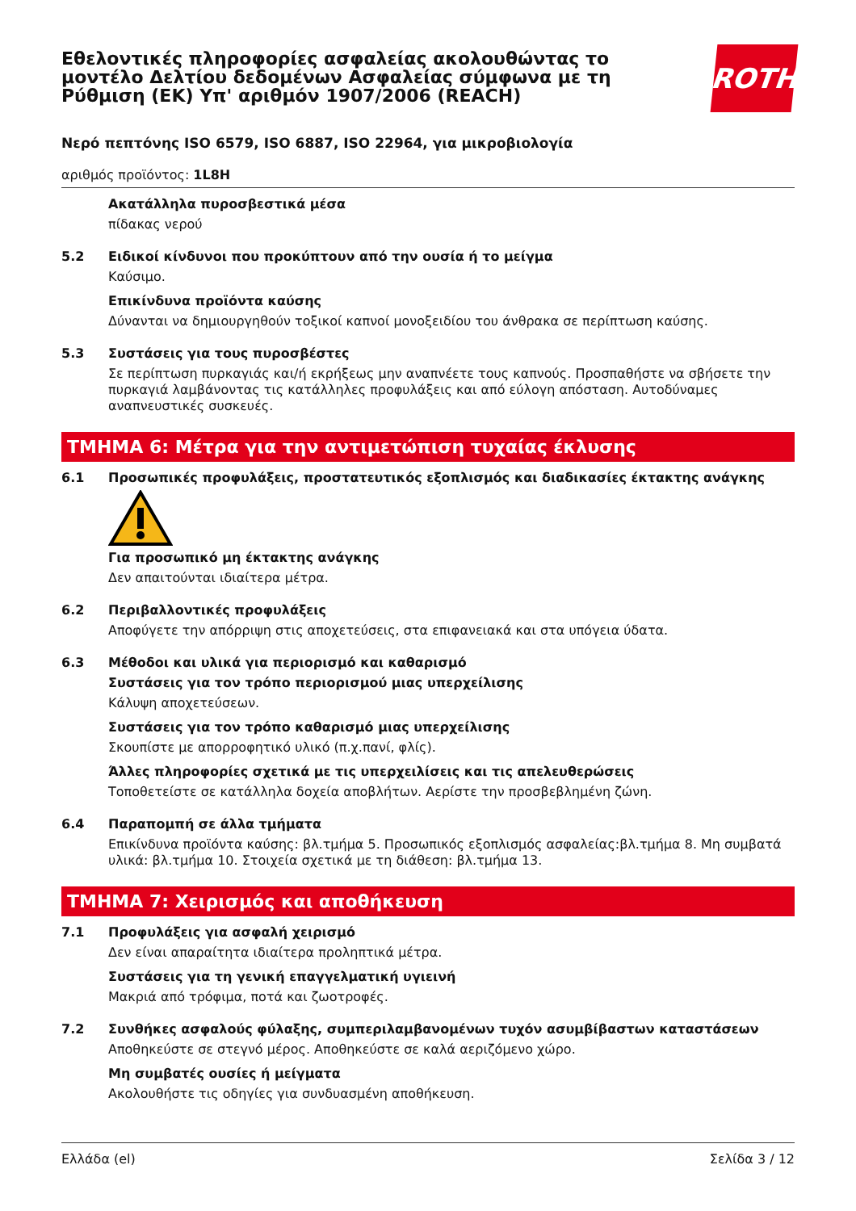Εθελοντικές πληροφορίες ασφαλείας ακολουθώντας το μοντέλο Δελτίου δεδομένων Ασφαλείας σύμφωνα με τη Ρύθμιση (ΕΚ) Υπ' αριθμόν 1907/2006 (REACH)
ROTH
Νερό πεπτόνης ISO 6579, ISO 6887, ISO 22964, για μικροβιολογία
αριθμός προϊόντος: 1L8H
Ακατάλληλα πυροσβεστικά μέσα
πίδακας νερού
5.2 Ειδικοί κίνδυνοι που προκύπτουν από την ουσία ή το μείγμα
Καύσιμο.
Επικίνδυνα προϊόντα καύσης
Δύνανται να δημιουργηθούν τοξικοί καπνοί μονοξειδίου του άνθρακα σε περίπτωση καύσης.
5.3 Συστάσεις για τους πυροσβέστες
Σε περίπτωση πυρκαγιάς και/ή εκρήξεως μην αναπνέετε τους καπνούς. Προσπαθήστε να σβήσετε την πυρκαγιά λαμβάνοντας τις κατάλληλες προφυλάξεις και από εύλογη απόσταση. Αυτοδύναμες αναπνευστικές συσκευές.
ΤΜΗΜΑ 6: Μέτρα για την αντιμετώπιση τυχαίας έκλυσης
6.1 Προσωπικές προφυλάξεις, προστατευτικός εξοπλισμός και διαδικασίες έκτακτης ανάγκης
Για προσωπικό μη έκτακτης ανάγκης
Δεν απαιτούνται ιδιαίτερα μέτρα.
6.2 Περιβαλλοντικές προφυλάξεις
Αποφύγετε την απόρριψη στις αποχετεύσεις, στα επιφανειακά και στα υπόγεια ύδατα.
6.3 Μέθοδοι και υλικά για περιορισμό και καθαρισμό
Συστάσεις για τον τρόπο περιορισμού μιας υπερχείλισης
Κάλυψη αποχετεύσεων.
Συστάσεις για τον τρόπο καθαρισμό μιας υπερχείλισης
Σκουπίστε με απορροφητικό υλικό (π.χ.πανί, φλίς).
Άλλες πληροφορίες σχετικά με τις υπερχειλίσεις και τις απελευθερώσεις
Τοποθετείστε σε κατάλληλα δοχεία αποβλήτων. Αερίστε την προσβεβλημένη ζώνη.
6.4 Παραπομπή σε άλλα τμήματα
Επικίνδυνα προϊόντα καύσης: βλ.τμήμα 5. Προσωπικός εξοπλισμός ασφαλείας:βλ.τμήμα 8. Μη συμβατά υλικά: βλ.τμήμα 10. Στοιχεία σχετικά με τη διάθεση: βλ.τμήμα 13.
ΤΜΗΜΑ 7: Χειρισμός και αποθήκευση
7.1 Προφυλάξεις για ασφαλή χειρισμό
Δεν είναι απαραίτητα ιδιαίτερα προληπτικά μέτρα.
Συστάσεις για τη γενική επαγγελματική υγιεινή
Μακριά από τρόφιμα, ποτά και ζωοτροφές.
7.2 Συνθήκες ασφαλούς φύλαξης, συμπεριλαμβανομένων τυχόν ασυμβίβαστων καταστάσεων
Αποθηκεύστε σε στεγνό μέρος. Αποθηκεύστε σε καλά αεριζόμενο χώρο.
Μη συμβατές ουσίες ή μείγματα
Ακολουθήστε τις οδηγίες για συνδυασμένη αποθήκευση.
Ελλάδα (el) Σελίδα 3 / 12